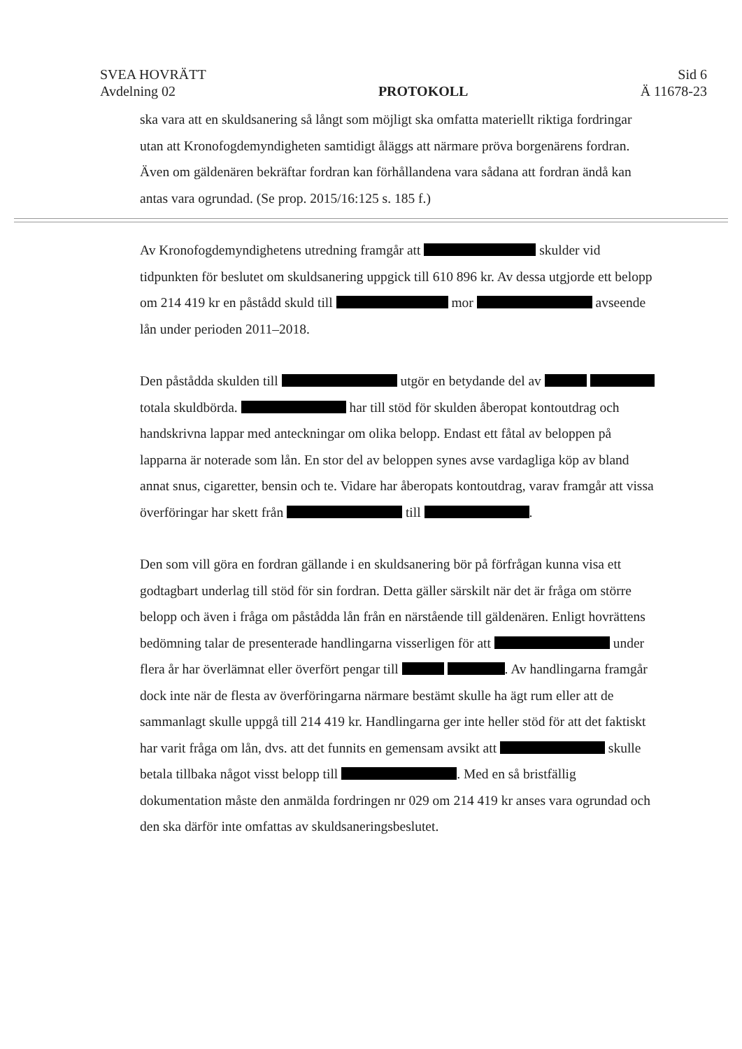SVEA HOVRÄTT
Avdelning 02
PROTOKOLL
Sid 6
Ä 11678-23
ska vara att en skuldsanering så långt som möjligt ska omfatta materiellt riktiga fordringar utan att Kronofogdemyndigheten samtidigt åläggs att närmare pröva borgenärens fordran. Även om gäldenären bekräftar fordran kan förhållandena vara sådana att fordran ändå kan antas vara ogrundad. (Se prop. 2015/16:125 s. 185 f.)
Av Kronofogdemyndighetens utredning framgår att skulder vid tidpunkten för beslutet om skuldsanering uppgick till 610 896 kr. Av dessa utgjorde ett belopp om 214 419 kr en påstådd skuld till mor avseende lån under perioden 2011–2018.
Den påstådda skulden till utgör en betydande del av totala skuldbörda. har till stöd för skulden åberopat kontoutdrag och handskrivna lappar med anteckningar om olika belopp. Endast ett fåtal av beloppen på lapparna är noterade som lån. En stor del av beloppen synes avse vardagliga köp av bland annat snus, cigaretter, bensin och te. Vidare har åberopats kontoutdrag, varav framgår att vissa överföringar har skett från till .
Den som vill göra en fordran gällande i en skuldsanering bör på förfrågan kunna visa ett godtagbart underlag till stöd för sin fordran. Detta gäller särskilt när det är fråga om större belopp och även i fråga om påstådda lån från en närstående till gäldenären. Enligt hovrättens bedömning talar de presenterade handlingarna visserligen för att under flera år har överlämnat eller överfört pengar till . Av handlingarna framgår dock inte när de flesta av överföringarna närmare bestämt skulle ha ägt rum eller att de sammanlagt skulle uppgå till 214 419 kr. Handlingarna ger inte heller stöd för att det faktiskt har varit fråga om lån, dvs. att det funnits en gemensam avsikt att skulle betala tillbaka något visst belopp till . Med en så bristfällig dokumentation måste den anmälda fordringen nr 029 om 214 419 kr anses vara ogrundad och den ska därför inte omfattas av skuldsaneringsbeslutet.